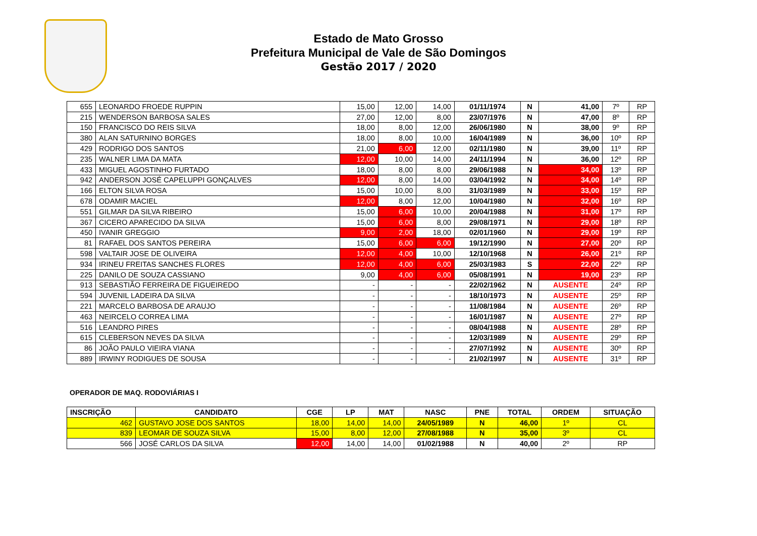Estado de Mato Grosso
Prefeitura Municipal de Vale de São Domingos
Gestão 2017 / 2020
| 655 | LEONARDO FROEDE RUPPIN | 15,00 | 12,00 | 14,00 | 01/11/1974 | N | 41,00 | 7º | RP |
| 215 | WENDERSON BARBOSA SALES | 27,00 | 12,00 | 8,00 | 23/07/1976 | N | 47,00 | 8º | RP |
| 150 | FRANCISCO DO REIS SILVA | 18,00 | 8,00 | 12,00 | 26/06/1980 | N | 38,00 | 9º | RP |
| 380 | ALAN SATURNINO BORGES | 18,00 | 8,00 | 10,00 | 16/04/1989 | N | 36,00 | 10º | RP |
| 429 | RODRIGO DOS SANTOS | 21,00 | 6,00 | 12,00 | 02/11/1980 | N | 39,00 | 11º | RP |
| 235 | WALNER LIMA DA MATA | 12,00 | 10,00 | 14,00 | 24/11/1994 | N | 36,00 | 12º | RP |
| 433 | MIGUEL AGOSTINHO FURTADO | 18,00 | 8,00 | 8,00 | 29/06/1988 | N | 34,00 | 13º | RP |
| 942 | ANDERSON JOSÉ CAPELUPPI GONÇALVES | 12,00 | 8,00 | 14,00 | 03/04/1992 | N | 34,00 | 14º | RP |
| 166 | ELTON SILVA ROSA | 15,00 | 10,00 | 8,00 | 31/03/1989 | N | 33,00 | 15º | RP |
| 678 | ODAMIR MACIEL | 12,00 | 8,00 | 12,00 | 10/04/1980 | N | 32,00 | 16º | RP |
| 551 | GILMAR DA SILVA RIBEIRO | 15,00 | 6,00 | 10,00 | 20/04/1988 | N | 31,00 | 17º | RP |
| 367 | CICERO APARECIDO DA SILVA | 15,00 | 6,00 | 8,00 | 29/08/1971 | N | 29,00 | 18º | RP |
| 450 | IVANIR GREGGIO | 9,00 | 2,00 | 18,00 | 02/01/1960 | N | 29,00 | 19º | RP |
| 81 | RAFAEL DOS SANTOS PEREIRA | 15,00 | 6,00 | 6,00 | 19/12/1990 | N | 27,00 | 20º | RP |
| 598 | VALTAIR JOSE DE OLIVEIRA | 12,00 | 4,00 | 10,00 | 12/10/1968 | N | 26,00 | 21º | RP |
| 934 | IRINEU FREITAS SANCHES FLORES | 12,00 | 4,00 | 6,00 | 25/03/1983 | S | 22,00 | 22º | RP |
| 225 | DANILO DE SOUZA CASSIANO | 9,00 | 4,00 | 6,00 | 05/08/1991 | N | 19,00 | 23º | RP |
| 913 | SEBASTIÃO FERREIRA DE FIGUEIREDO | - | - | - | 22/02/1962 | N | AUSENTE | 24º | RP |
| 594 | JUVENIL LADEIRA DA SILVA | - | - | - | 18/10/1973 | N | AUSENTE | 25º | RP |
| 221 | MARCELO BARBOSA DE ARAUJO | - | - | - | 11/08/1984 | N | AUSENTE | 26º | RP |
| 463 | NEIRCELO CORREA LIMA | - | - | - | 16/01/1987 | N | AUSENTE | 27º | RP |
| 516 | LEANDRO PIRES | - | - | - | 08/04/1988 | N | AUSENTE | 28º | RP |
| 615 | CLEBERSON NEVES DA SILVA | - | - | - | 12/03/1989 | N | AUSENTE | 29º | RP |
| 86 | JOÃO PAULO VIEIRA VIANA | - | - | - | 27/07/1992 | N | AUSENTE | 30º | RP |
| 889 | IRWINY RODIGUES DE SOUSA | - | - | - | 21/02/1997 | N | AUSENTE | 31º | RP |
OPERADOR DE MAQ. RODOVIÁRIAS I
| INSCRIÇÃO | CANDIDATO | CGE | LP | MAT | NASC | PNE | TOTAL | ORDEM | SITUAÇÃO |
| --- | --- | --- | --- | --- | --- | --- | --- | --- | --- |
| 462 | GUSTAVO JOSE DOS SANTOS | 18,00 | 14,00 | 14,00 | 24/05/1989 | N | 46,00 | 1º | CL |
| 839 | LEOMAR DE SOUZA SILVA | 15,00 | 8,00 | 12,00 | 27/08/1988 | N | 35,00 | 3º | CL |
| 566 | JOSÉ CARLOS DA SILVA | 12,00 | 14,00 | 14,00 | 01/02/1988 | N | 40,00 | 2º | RP |